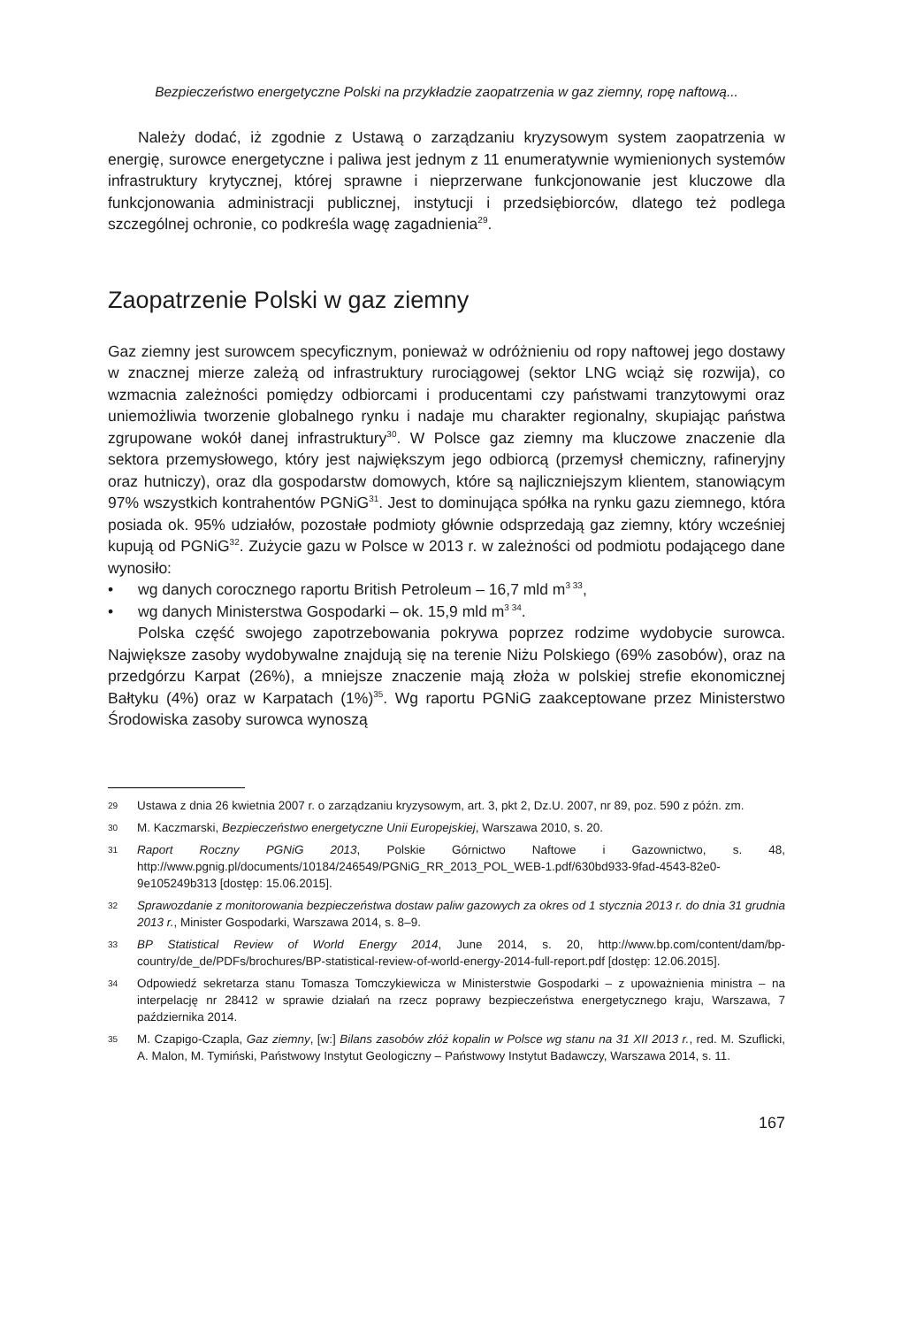Bezpieczeństwo energetyczne Polski na przykładzie zaopatrzenia w gaz ziemny, ropę naftową...
Należy dodać, iż zgodnie z Ustawą o zarządzaniu kryzysowym system zaopatrzenia w energię, surowce energetyczne i paliwa jest jednym z 11 enumeratywnie wymienionych systemów infrastruktury krytycznej, której sprawne i nieprzerwane funkcjonowanie jest kluczowe dla funkcjonowania administracji publicznej, instytucji i przedsiębiorców, dlatego też podlega szczególnej ochronie, co podkreśla wagę zagadnienia<sup>29</sup>.
Zaopatrzenie Polski w gaz ziemny
Gaz ziemny jest surowcem specyficznym, ponieważ w odróżnieniu od ropy naftowej jego dostawy w znacznej mierze zależą od infrastruktury rurociągowej (sektor LNG wciąż się rozwija), co wzmacnia zależności pomiędzy odbiorcami i producentami czy państwami tranzytowymi oraz uniemożliwia tworzenie globalnego rynku i nadaje mu charakter regionalny, skupiając państwa zgrupowane wokół danej infrastruktury<sup>30</sup>. W Polsce gaz ziemny ma kluczowe znaczenie dla sektora przemysłowego, który jest największym jego odbiorcą (przemysł chemiczny, rafineryjny oraz hutniczy), oraz dla gospodarstw domowych, które są najliczniejszym klientem, stanowiącym 97% wszystkich kontrahentów PGNiG<sup>31</sup>. Jest to dominująca spółka na rynku gazu ziemnego, która posiada ok. 95% udziałów, pozostałe podmioty głównie odsprzedają gaz ziemny, który wcześniej kupują od PGNiG<sup>32</sup>. Zużycie gazu w Polsce w 2013 r. w zależności od podmiotu podającego dane wynosiło:
• wg danych corocznego raportu British Petroleum – 16,7 mld m<sup>3 33</sup>,
• wg danych Ministerstwa Gospodarki – ok. 15,9 mld m<sup>3 34</sup>.
Polska część swojego zapotrzebowania pokrywa poprzez rodzime wydobycie surowca. Największe zasoby wydobywalne znajdują się na terenie Niżu Polskiego (69% zasobów), oraz na przedgórzu Karpat (26%), a mniejsze znaczenie mają złoża w polskiej strefie ekonomicznej Bałtyku (4%) oraz w Karpatach (1%)<sup>35</sup>. Wg raportu PGNiG zaakceptowane przez Ministerstwo Środowiska zasoby surowca wynoszą
29
Ustawa z dnia 26 kwietnia 2007 r. o zarządzaniu kryzysowym, art. 3, pkt 2, Dz.U. 2007, nr 89, poz. 590 z późn. zm.
30
M. Kaczmarski, Bezpieczeństwo energetyczne Unii Europejskiej, Warszawa 2010, s. 20.
31
Raport Roczny PGNiG 2013, Polskie Górnictwo Naftowe i Gazownictwo, s. 48, http://www.pgnig.pl/documents/10184/246549/PGNiG_RR_2013_POL_WEB-1.pdf/630bd933-9fad-4543-82e0-9e105249b313 [dostęp: 15.06.2015].
32
Sprawozdanie z monitorowania bezpieczeństwa dostaw paliw gazowych za okres od 1 stycznia 2013 r. do dnia 31 grudnia 2013 r., Minister Gospodarki, Warszawa 2014, s. 8–9.
33
BP Statistical Review of World Energy 2014, June 2014, s. 20, http://www.bp.com/content/dam/bp-country/de_de/PDFs/brochures/BP-statistical-review-of-world-energy-2014-full-report.pdf [dostęp: 12.06.2015].
34
Odpowiedź sekretarza stanu Tomasza Tomczykiewicza w Ministerstwie Gospodarki – z upoważnienia ministra – na interpelację nr 28412 w sprawie działań na rzecz poprawy bezpieczeństwa energetycznego kraju, Warszawa, 7 października 2014.
35
M. Czapigo-Czapla, Gaz ziemny, [w:] Bilans zasobów złóż kopalin w Polsce wg stanu na 31 XII 2013 r., red. M. Szuflicki, A. Malon, M. Tymiński, Państwowy Instytut Geologiczny – Państwowy Instytut Badawczy, Warszawa 2014, s. 11.
167